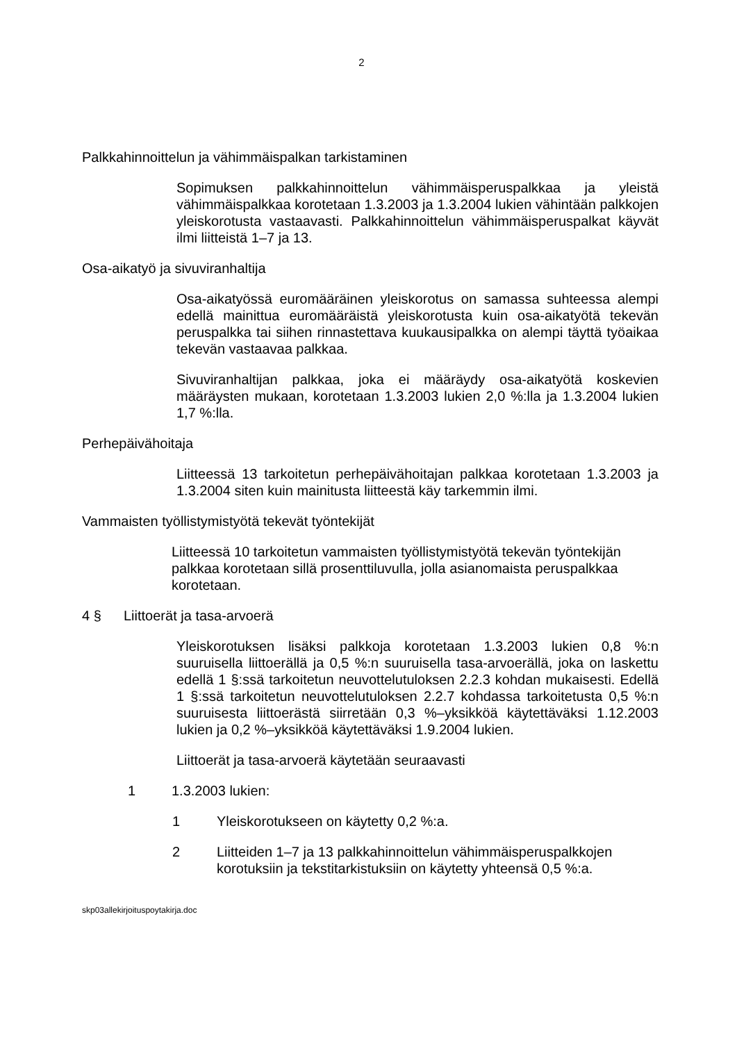2
Palkkahinnoittelun ja vähimmäispalkan tarkistaminen
Sopimuksen palkkahinnoittelun vähimmäisperuspalkkaa ja yleistä vähimmäispalkkaa korotetaan 1.3.2003 ja 1.3.2004 lukien vähintään palkkojen yleiskorotusta vastaavasti. Palkkahinnoittelun vähimmäisperuspalkat käyvät ilmi liitteistä 1–7 ja 13.
Osa-aikatyö ja sivuviranhaltija
Osa-aikatyössä euromääräinen yleiskorotus on samassa suhteessa alempi edellä mainittua euromääräistä yleiskorotusta kuin osa-aikatyötä tekevän peruspalkka tai siihen rinnastettava kuukausipalkka on alempi täyttä työaikaa tekevän vastaavaa palkkaa.
Sivuviranhaltijan palkkaa, joka ei määräydy osa-aikatyötä koskevien määräysten mukaan, korotetaan 1.3.2003 lukien 2,0 %:lla ja 1.3.2004 lukien 1,7 %:lla.
Perhepäivähoitaja
Liitteessä 13 tarkoitetun perhepäivähoitajan palkkaa korotetaan 1.3.2003 ja 1.3.2004 siten kuin mainitusta liitteestä käy tarkemmin ilmi.
Vammaisten työllistymistyötä tekevät työntekijät
Liitteessä 10 tarkoitetun vammaisten työllistymistyötä tekevän työntekijän palkkaa korotetaan sillä prosenttiluvulla, jolla asianomaista peruspalkkaa korotetaan.
4 § Liittoerät ja tasa-arvoerä
Yleiskorotuksen lisäksi palkkoja korotetaan 1.3.2003 lukien 0,8 %:n suuruisella liittoerällä ja 0,5 %:n suuruisella tasa-arvoerällä, joka on laskettu edellä 1 §:ssä tarkoitetun neuvottelutuloksen 2.2.3 kohdan mukaisesti. Edellä 1 §:ssä tarkoitetun neuvottelutuloksen 2.2.7 kohdassa tarkoitetusta 0,5 %:n suuruisesta liittoerästä siirretään 0,3 %–yksikköä käytettäväksi 1.12.2003 lukien ja 0,2 %–yksikköä käytettäväksi 1.9.2004 lukien.
Liittoerät ja tasa-arvoerä käytetään seuraavasti
1 1.3.2003 lukien:
1 Yleiskorotukseen on käytetty 0,2 %:a.
2 Liitteiden 1–7 ja 13 palkkahinnoittelun vähimmäisperuspalkkojen korotuksiin ja tekstitarkistuksiin on käytetty yhteensä 0,5 %:a.
skp03allekirjoituspoytakirja.doc